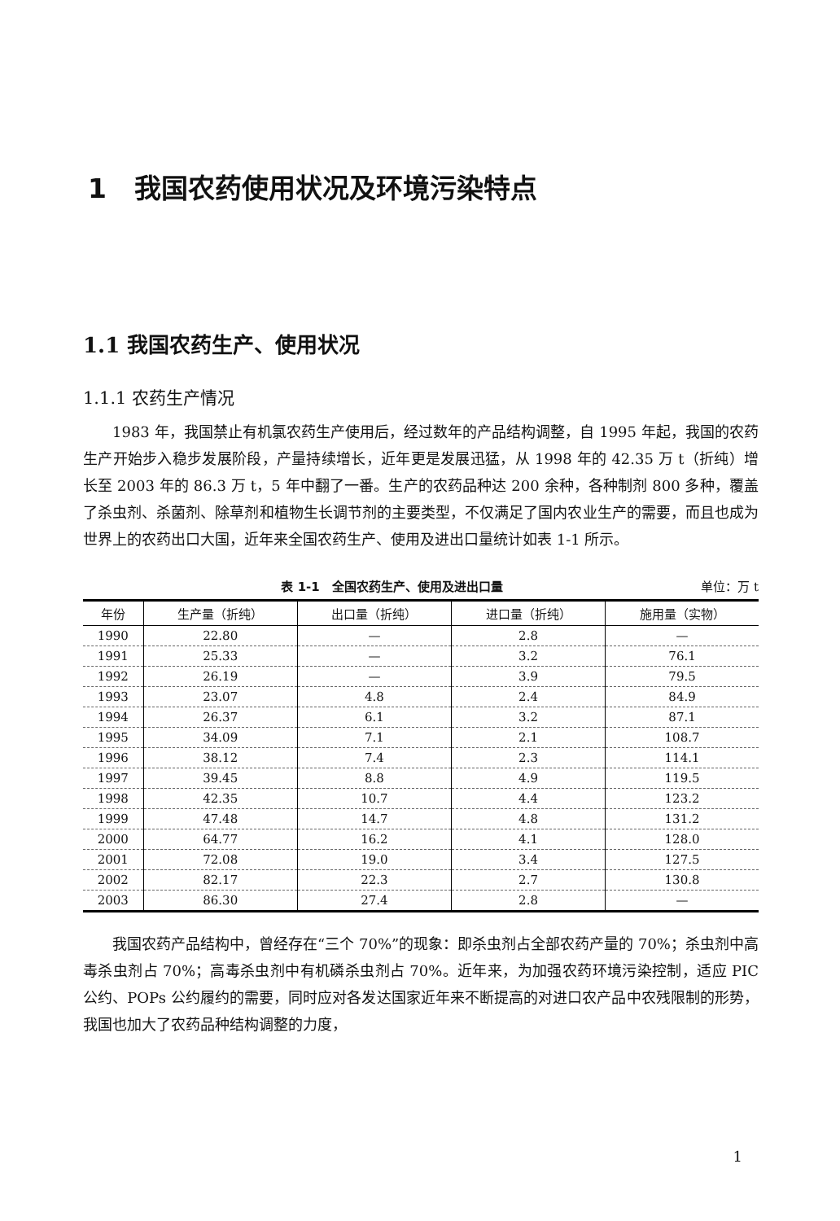1 我国农药使用状况及环境污染特点
1.1 我国农药生产、使用状况
1.1.1 农药生产情况
1983 年，我国禁止有机氯农药生产使用后，经过数年的产品结构调整，自 1995 年起，我国的农药生产开始步入稳步发展阶段，产量持续增长，近年更是发展迅猛，从 1998 年的 42.35 万 t（折纯）增长至 2003 年的 86.3 万 t，5 年中翻了一番。生产的农药品种达 200 余种，各种制剂 800 多种，覆盖了杀虫剂、杀菌剂、除草剂和植物生长调节剂的主要类型，不仅满足了国内农业生产的需要，而且也成为世界上的农药出口大国，近年来全国农药生产、使用及进出口量统计如表 1-1 所示。
表 1-1　全国农药生产、使用及进出口量 单位：万 t
| 年份 | 生产量（折纯） | 出口量（折纯） | 进口量（折纯） | 施用量（实物） |
| --- | --- | --- | --- | --- |
| 1990 | 22.80 | — | 2.8 | — |
| 1991 | 25.33 | — | 3.2 | 76.1 |
| 1992 | 26.19 | — | 3.9 | 79.5 |
| 1993 | 23.07 | 4.8 | 2.4 | 84.9 |
| 1994 | 26.37 | 6.1 | 3.2 | 87.1 |
| 1995 | 34.09 | 7.1 | 2.1 | 108.7 |
| 1996 | 38.12 | 7.4 | 2.3 | 114.1 |
| 1997 | 39.45 | 8.8 | 4.9 | 119.5 |
| 1998 | 42.35 | 10.7 | 4.4 | 123.2 |
| 1999 | 47.48 | 14.7 | 4.8 | 131.2 |
| 2000 | 64.77 | 16.2 | 4.1 | 128.0 |
| 2001 | 72.08 | 19.0 | 3.4 | 127.5 |
| 2002 | 82.17 | 22.3 | 2.7 | 130.8 |
| 2003 | 86.30 | 27.4 | 2.8 | — |
我国农药产品结构中，曾经存在“三个 70%”的现象：即杀虫剂占全部农药产量的 70%；杀虫剂中高毒杀虫剂占 70%；高毒杀虫剂中有机磷杀虫剂占 70%。近年来，为加强农药环境污染控制，适应 PIC 公约、POPs 公约履约的需要，同时应对各发达国家近年来不断提高的对进口农产品中农残限制的形势，我国也加大了农药品种结构调整的力度，
1